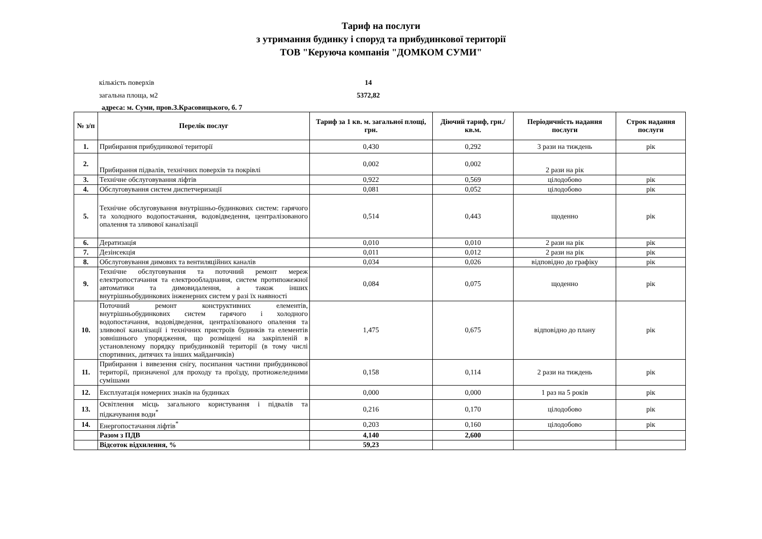Тариф на послуги
з утримання будинку і споруд та прибудинкової території
ТОВ "Керуюча компанія "ДОМКОМ СУМИ"
кількість поверхів 14
загальна площа, м2 5372,82
адреса: м. Суми, пров.З.Красовицького, б. 7
| № з/п | Перелік послуг | Тариф за 1 кв. м. загальної площі, грн. | Діючий тариф, грн./кв.м. | Періодичність надання послуги | Строк надання послуги |
| --- | --- | --- | --- | --- | --- |
| 1. | Прибирання прибудинкової території | 0,430 | 0,292 | 3 рази на тиждень | рік |
| 2. | Прибирання підвалів, технічних поверхів та покрівлі | 0,002 | 0,002 | 2 рази на рік | |
| 3. | Технічне обслуговування ліфтів | 0,922 | 0,569 | цілодобово | рік |
| 4. | Обслуговування систем диспетчеризації | 0,081 | 0,052 | цілодобово | рік |
| 5. | Технічне обслуговування внутрішньо-будинкових систем: гарячого та холодного водопостачання, водовідведення, централізованого опалення та зливової каналізації | 0,514 | 0,443 | щоденно | рік |
| 6. | Дератизація | 0,010 | 0,010 | 2 рази на рік | рік |
| 7. | Дезінсекція | 0,011 | 0,012 | 2 рази на рік | рік |
| 8. | Обслуговування димових та вентиляційних каналів | 0,034 | 0,026 | відповідно до графіку | рік |
| 9. | Технічне обслуговування та поточний ремонт мереж електропостачання та електрообладнання, систем протипожежної автоматики та димовидалення, а також інших внутрішньобудинкових інженерних систем у разі їх наявності | 0,084 | 0,075 | щоденно | рік |
| 10. | Поточний ремонт конструктивних елементів, внутрішньобудинкових систем гарячого і холодного водопостачання, водовідведення, централізованого опалення та зливової каналізації і технічних пристроїв будинків та елементів зовнішнього упорядження, що розміщені на закріпленій в установленому порядку прибудинковій території (в тому числі спортивних, дитячих та інших майданчиків) | 1,475 | 0,675 | відповідно до плану | рік |
| 11. | Прибирання і вивезення снігу, посипання частини прибудинкової території, призначеної для проходу та проїзду, протиожеледними сумішами | 0,158 | 0,114 | 2 рази на тиждень | рік |
| 12. | Експлуатація номерних знаків на будинках | 0,000 | 0,000 | 1 раз на 5 років | рік |
| 13. | Освітлення місць загального користування і підвалів та підкачування води<sup>*</sup> | 0,216 | 0,170 | цілодобово | рік |
| 14. | Енергопостачання ліфтів<sup>*</sup> | 0,203 | 0,160 | цілодобово | рік |
| | Разом з ПДВ | 4,140 | 2,600 | | |
| | Відсоток відхилення, % | 59,23 | | | |